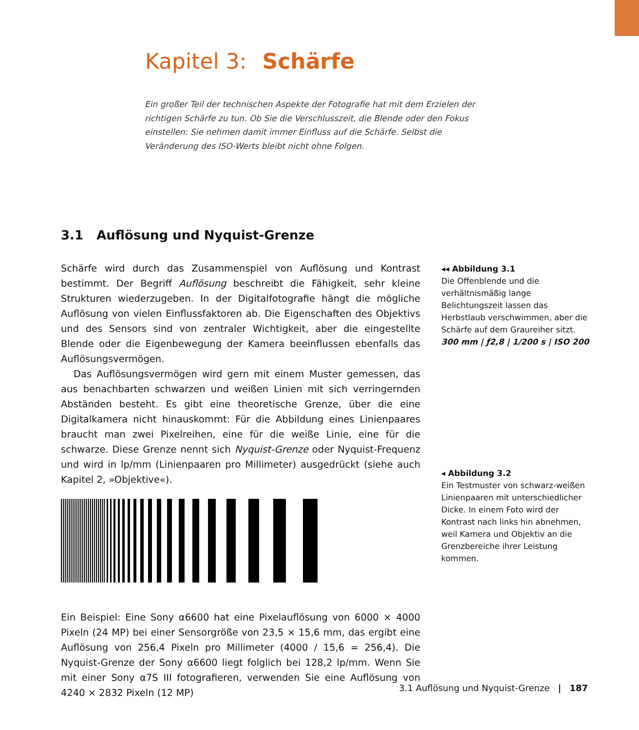Kapitel 3: Schärfe
Ein großer Teil der technischen Aspekte der Fotografie hat mit dem Erzielen der richtigen Schärfe zu tun. Ob Sie die Verschlusszeit, die Blende oder den Fokus einstellen: Sie nehmen damit immer Einfluss auf die Schärfe. Selbst die Veränderung des ISO-Werts bleibt nicht ohne Folgen.
3.1 Auflösung und Nyquist-Grenze
Schärfe wird durch das Zusammenspiel von Auflösung und Kontrast bestimmt. Der Begriff Auflösung beschreibt die Fähigkeit, sehr kleine Strukturen wiederzugeben. In der Digitalfotografie hängt die mögliche Auflösung von vielen Einflussfaktoren ab. Die Eigenschaften des Objektivs und des Sensors sind von zentraler Wichtigkeit, aber die eingestellte Blende oder die Eigenbewegung der Kamera beeinflussen ebenfalls das Auflösungsvermögen.
Das Auflösungsvermögen wird gern mit einem Muster gemessen, das aus benachbarten schwarzen und weißen Linien mit sich verringernden Abständen besteht. Es gibt eine theoretische Grenze, über die eine Digitalkamera nicht hinauskommt: Für die Abbildung eines Linienpaares braucht man zwei Pixelreihen, eine für die weiße Linie, eine für die schwarze. Diese Grenze nennt sich Nyquist-Grenze oder Nyquist-Frequenz und wird in lp/mm (Linienpaaren pro Millimeter) ausgedrückt (siehe auch Kapitel 2, »Objektive«).
Ein Beispiel: Eine Sony α6600 hat eine Pixelauflösung von 6000 × 4000 Pixeln (24 MP) bei einer Sensorgröße von 23,5 × 15,6 mm, das ergibt eine Auflösung von 256,4 Pixeln pro Millimeter (4000 / 15,6 = 256,4). Die Nyquist-Grenze der Sony α6600 liegt folglich bei 128,2 lp/mm. Wenn Sie mit einer Sony α7S III fotografieren, verwenden Sie eine Auflösung von 4240 × 2832 Pixeln (12 MP)
◂◂ Abbildung 3.1
Die Offenblende und die verhältnismäßig lange Belichtungszeit lassen das Herbstlaub verschwimmen, aber die Schärfe auf dem Graureiher sitzt.
300 mm | ƒ2,8 | 1/200 s | ISO 200
◂ Abbildung 3.2
Ein Testmuster von schwarz-weißen Linienpaaren mit unterschiedlicher Dicke. In einem Foto wird der Kontrast nach links hin abnehmen, weil Kamera und Objektiv an die Grenzbereiche ihrer Leistung kommen.
3.1 Auflösung und Nyquist-Grenze | 187